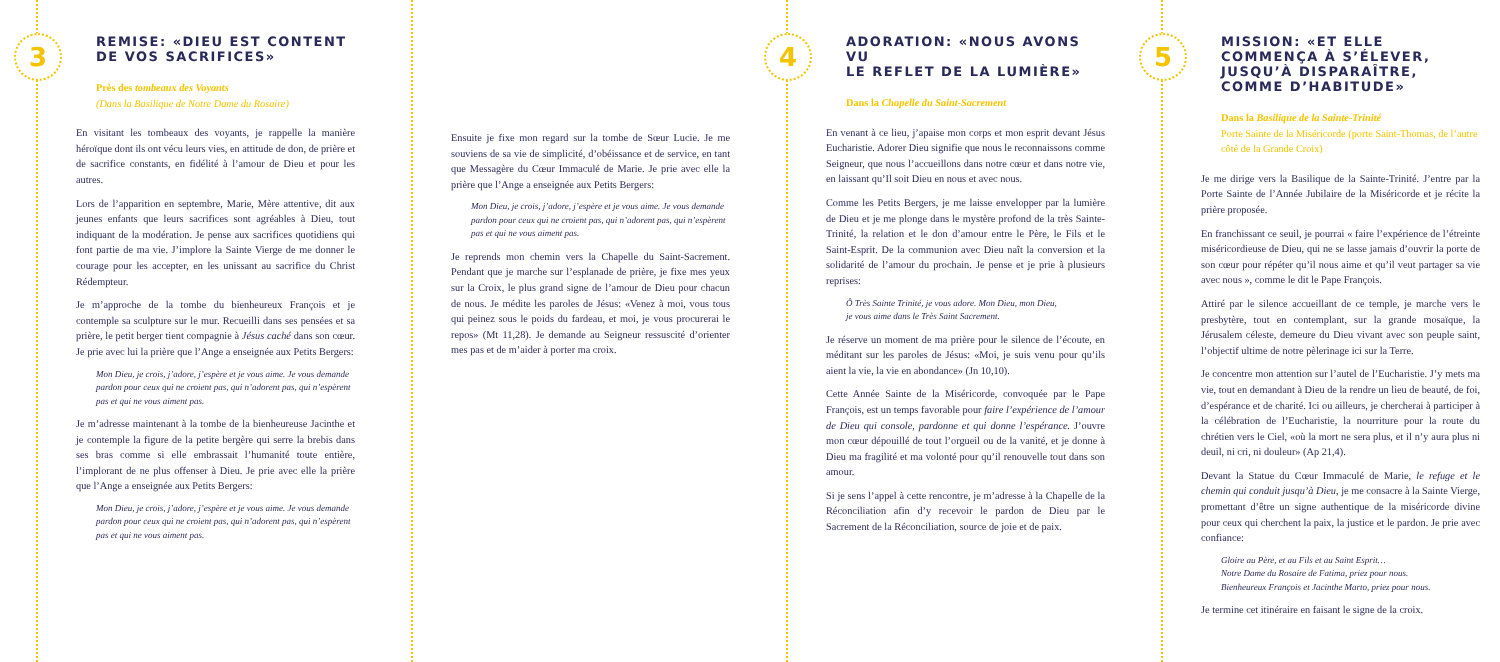3
REMISE: «DIEU EST CONTENT
DE VOS SACRIFICES»
Près des tombeaux des Voyants
(Dans la Basilique de Notre Dame du Rosaire)
En visitant les tombeaux des voyants, je rappelle la manière héroïque dont ils ont vécu leurs vies, en attitude de don, de prière et de sacrifice constants, en fidélité à l’amour de Dieu et pour les autres.
Lors de l’apparition en septembre, Marie, Mère attentive, dit aux jeunes enfants que leurs sacrifices sont agréables à Dieu, tout indiquant de la modération. Je pense aux sacrifices quotidiens qui font partie de ma vie. J’implore la Sainte Vierge de me donner le courage pour les accepter, en les unissant au sacrifice du Christ Rédempteur.
Je m’approche de la tombe du bienheureux François et je contemple sa sculpture sur le mur. Recueilli dans ses pensées et sa prière, le petit berger tient compagnie à Jésus caché dans son cœur. Je prie avec lui la prière que l’Ange a enseignée aux Petits Bergers:
Mon Dieu, je crois, j’adore, j’espère et je vous aime. Je vous demande pardon pour ceux qui ne croient pas, qui n’adorent pas, qui n’espèrent pas et qui ne vous aiment pas.
Je m’adresse maintenant à la tombe de la bienheureuse Jacinthe et je contemple la figure de la petite bergère qui serre la brebis dans ses bras comme si elle embrassait l’humanité toute entière, l’implorant de ne plus offenser à Dieu. Je prie avec elle la prière que l’Ange a enseignée aux Petits Bergers:
Mon Dieu, je crois, j’adore, j’espère et je vous aime. Je vous demande pardon pour ceux qui ne croient pas, qui n’adorent pas, qui n’espèrent pas et qui ne vous aiment pas.
Ensuite je fixe mon regard sur la tombe de Sœur Lucie. Je me souviens de sa vie de simplicité, d’obéissance et de service, en tant que Messagère du Cœur Immaculé de Marie. Je prie avec elle la prière que l’Ange a enseignée aux Petits Bergers:
Mon Dieu, je crois, j’adore, j’espère et je vous aime. Je vous demande pardon pour ceux qui ne croient pas, qui n’adorent pas, qui n’espèrent pas et qui ne vous aiment pas.
Je reprends mon chemin vers la Chapelle du Saint-Sacrement. Pendant que je marche sur l’esplanade de prière, je fixe mes yeux sur la Croix, le plus grand signe de l’amour de Dieu pour chacun de nous. Je médite les paroles de Jésus: «Venez à moi, vous tous qui peinez sous le poids du fardeau, et moi, je vous procurerai le repos» (Mt 11,28). Je demande au Seigneur ressuscité d’orienter mes pas et de m’aider à porter ma croix.
4
ADORATION: «NOUS AVONS VU
LE REFLET DE LA LUMIÈRE»
Dans la Chapelle du Saint-Sacrement
En venant à ce lieu, j’apaise mon corps et mon esprit devant Jésus Eucharistie. Adorer Dieu signifie que nous le reconnaissons comme Seigneur, que nous l’accueillons dans notre cœur et dans notre vie, en laissant qu’Il soit Dieu en nous et avec nous.
Comme les Petits Bergers, je me laisse envelopper par la lumière de Dieu et je me plonge dans le mystère profond de la très Sainte-Trinité, la relation et le don d’amour entre le Père, le Fils et le Saint-Esprit. De la communion avec Dieu naît la conversion et la solidarité de l’amour du prochain. Je pense et je prie à plusieurs reprises:
Ô Très Sainte Trinité, je vous adore. Mon Dieu, mon Dieu,
je vous aime dans le Très Saint Sacrement.
Je réserve un moment de ma prière pour le silence de l’écoute, en méditant sur les paroles de Jésus: «Moi, je suis venu pour qu’ils aient la vie, la vie en abondance» (Jn 10,10).
Cette Année Sainte de la Miséricorde, convoquée par le Pape François, est un temps favorable pour faire l’expérience de l’amour de Dieu qui console, pardonne et qui donne l’espérance. J’ouvre mon cœur dépouillé de tout l’orgueil ou de la vanité, et je donne à Dieu ma fragilité et ma volonté pour qu’il renouvelle tout dans son amour.
Si je sens l’appel à cette rencontre, je m’adresse à la Chapelle de la Réconciliation afin d’y recevoir le pardon de Dieu par le Sacrement de la Réconciliation, source de joie et de paix.
5
MISSION: «ET ELLE COMMENÇA À S’ÉLEVER, JUSQU’À DISPARAÎTRE, COMME D’HABITUDE»
Dans la Basilique de la Sainte-Trinité
Porte Sainte de la Miséricorde (porte Saint-Thomas, de l’autre côté de la Grande Croix)
Je me dirige vers la Basilique de la Sainte-Trinité. J’entre par la Porte Sainte de l’Année Jubilaire de la Miséricorde et je récite la prière proposée.
En franchissant ce seuil, je pourrai « faire l’expérience de l’étreinte miséricordieuse de Dieu, qui ne se lasse jamais d’ouvrir la porte de son cœur pour répéter qu’il nous aime et qu’il veut partager sa vie avec nous », comme le dit le Pape François.
Attiré par le silence accueillant de ce temple, je marche vers le presbytère, tout en contemplant, sur la grande mosaïque, la Jérusalem céleste, demeure du Dieu vivant avec son peuple saint, l’objectif ultime de notre pèlerinage ici sur la Terre.
Je concentre mon attention sur l’autel de l’Eucharistie. J’y mets ma vie, tout en demandant à Dieu de la rendre un lieu de beauté, de foi, d’espérance et de charité. Ici ou ailleurs, je chercherai à participer à la célébration de l’Eucharistie, la nourriture pour la route du chrétien vers le Ciel, «où la mort ne sera plus, et il n’y aura plus ni deuil, ni cri, ni douleur» (Ap 21,4).
Devant la Statue du Cœur Immaculé de Marie, le refuge et le chemin qui conduit jusqu’à Dieu, je me consacre à la Sainte Vierge, promettant d’être un signe authentique de la miséricorde divine pour ceux qui cherchent la paix, la justice et le pardon. Je prie avec confiance:
Gloire au Père, et au Fils et au Saint Esprit…
Notre Dame du Rosaire de Fatima, priez pour nous.
Bienheureux François et Jacinthe Marto, priez pour nous.
Je termine cet itinéraire en faisant le signe de la croix.